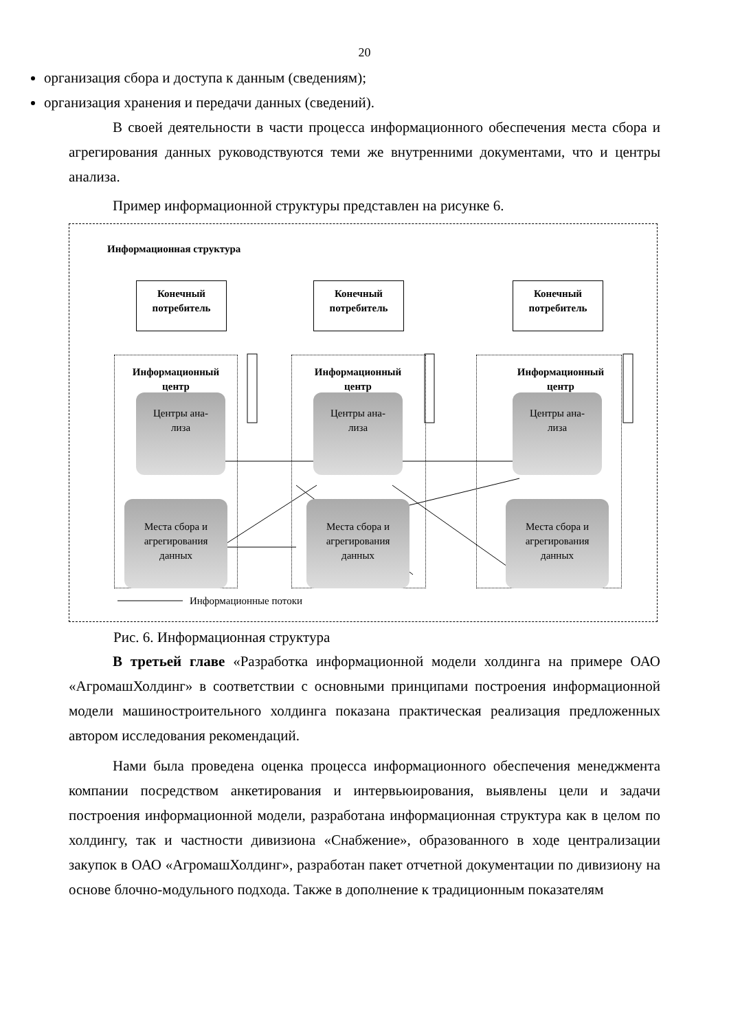20
организация сбора и доступа к данным (сведениям);
организация хранения и передачи данных (сведений).
В своей деятельности в части процесса информационного обеспечения места сбора и агрегирования данных руководствуются теми же внутренними документами, что и центры анализа.
Пример информационной структуры представлен на рисунке 6.
Информационная структура
Конечный
потребитель
Конечный
потребитель
Конечный
потребитель
Информационный
центр
Информационный
центр
Информационный
центр
Центры ана-
лиза
Центры ана-
лиза
Центры ана-
лиза
Места сбора и
агрегирования
данных
Места сбора и
агрегирования
данных
Места сбора и
агрегирования
данных
Информационные потоки
Рис. 6. Информационная структура
В третьей главе «Разработка информационной модели холдинга на примере ОАО «АгромашХолдинг» в соответствии с основными принципами построения информационной модели машиностроительного холдинга показана практическая реализация предложенных автором исследования рекомендаций.
Нами была проведена оценка процесса информационного обеспечения менеджмента компании посредством анкетирования и интервьюирования, выявлены цели и задачи построения информационной модели, разработана информационная структура как в целом по холдингу, так и частности дивизиона «Снабжение», образованного в ходе централизации закупок в ОАО «АгромашХолдинг», разработан пакет отчетной документации по дивизиону на основе блочно-модульного подхода. Также в дополнение к традиционным показателям